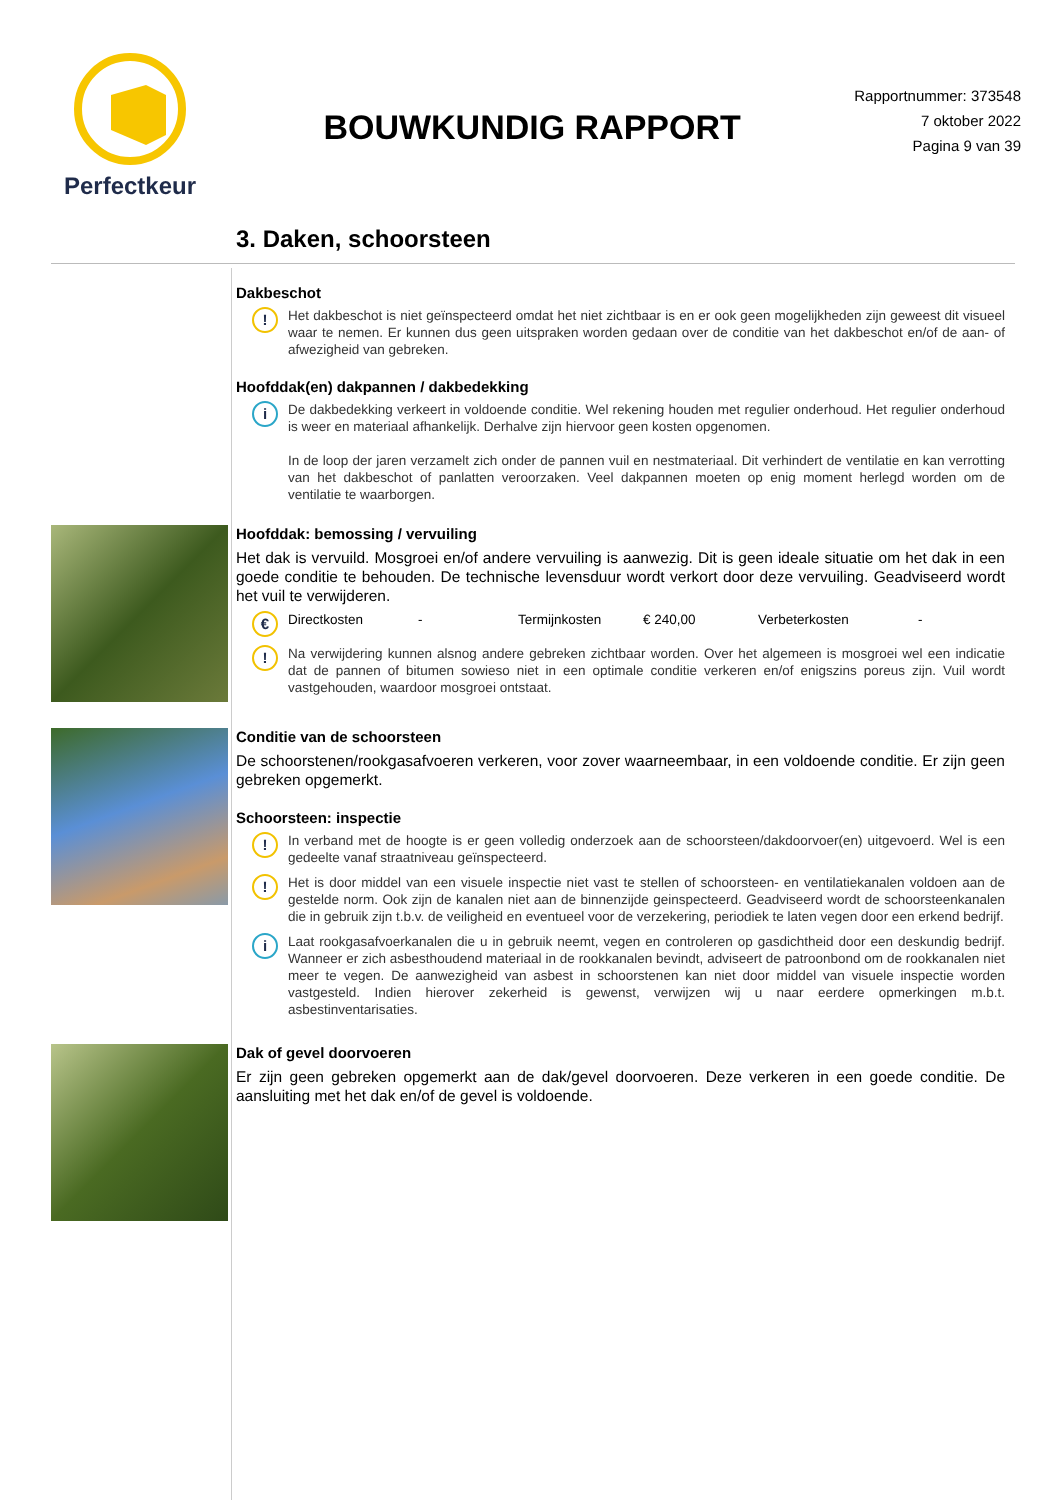Perfectkeur
BOUWKUNDIG RAPPORT
Rapportnummer: 373548
7 oktober 2022
Pagina 9 van 39
3. Daken, schoorsteen
Dakbeschot
!
Het dakbeschot is niet geïnspecteerd omdat het niet zichtbaar is en er ook geen mogelijkheden zijn geweest dit visueel waar te nemen. Er kunnen dus geen uitspraken worden gedaan over de conditie van het dakbeschot en/of de aan- of afwezigheid van gebreken.
Hoofddak(en) dakpannen / dakbedekking
i
De dakbedekking verkeert in voldoende conditie. Wel rekening houden met regulier onderhoud. Het regulier onderhoud is weer en materiaal afhankelijk. Derhalve zijn hiervoor geen kosten opgenomen.
In de loop der jaren verzamelt zich onder de pannen vuil en nestmateriaal. Dit verhindert de ventilatie en kan verrotting van het dakbeschot of panlatten veroorzaken. Veel dakpannen moeten op enig moment herlegd worden om de ventilatie te waarborgen.
Hoofddak: bemossing / vervuiling
Het dak is vervuild. Mosgroei en/of andere vervuiling is aanwezig. Dit is geen ideale situatie om het dak in een goede conditie te behouden. De technische levensduur wordt verkort door deze vervuiling. Geadviseerd wordt het vuil te verwijderen.
€
Directkosten - Termijnkosten € 240,00 Verbeterkosten -
!
Na verwijdering kunnen alsnog andere gebreken zichtbaar worden. Over het algemeen is mosgroei wel een indicatie dat de pannen of bitumen sowieso niet in een optimale conditie verkeren en/of enigszins poreus zijn. Vuil wordt vastgehouden, waardoor mosgroei ontstaat.
Conditie van de schoorsteen
De schoorstenen/rookgasafvoeren verkeren, voor zover waarneembaar, in een voldoende conditie. Er zijn geen gebreken opgemerkt.
Schoorsteen: inspectie
!
In verband met de hoogte is er geen volledig onderzoek aan de schoorsteen/dakdoorvoer(en) uitgevoerd. Wel is een gedeelte vanaf straatniveau geïnspecteerd.
!
Het is door middel van een visuele inspectie niet vast te stellen of schoorsteen- en ventilatiekanalen voldoen aan de gestelde norm. Ook zijn de kanalen niet aan de binnenzijde geinspecteerd. Geadviseerd wordt de schoorsteenkanalen die in gebruik zijn t.b.v. de veiligheid en eventueel voor de verzekering, periodiek te laten vegen door een erkend bedrijf.
i
Laat rookgasafvoerkanalen die u in gebruik neemt, vegen en controleren op gasdichtheid door een deskundig bedrijf. Wanneer er zich asbesthoudend materiaal in de rookkanalen bevindt, adviseert de patroonbond om de rookkanalen niet meer te vegen. De aanwezigheid van asbest in schoorstenen kan niet door middel van visuele inspectie worden vastgesteld. Indien hierover zekerheid is gewenst, verwijzen wij u naar eerdere opmerkingen m.b.t. asbestinventarisaties.
Dak of gevel doorvoeren
Er zijn geen gebreken opgemerkt aan de dak/gevel doorvoeren. Deze verkeren in een goede conditie. De aansluiting met het dak en/of de gevel is voldoende.